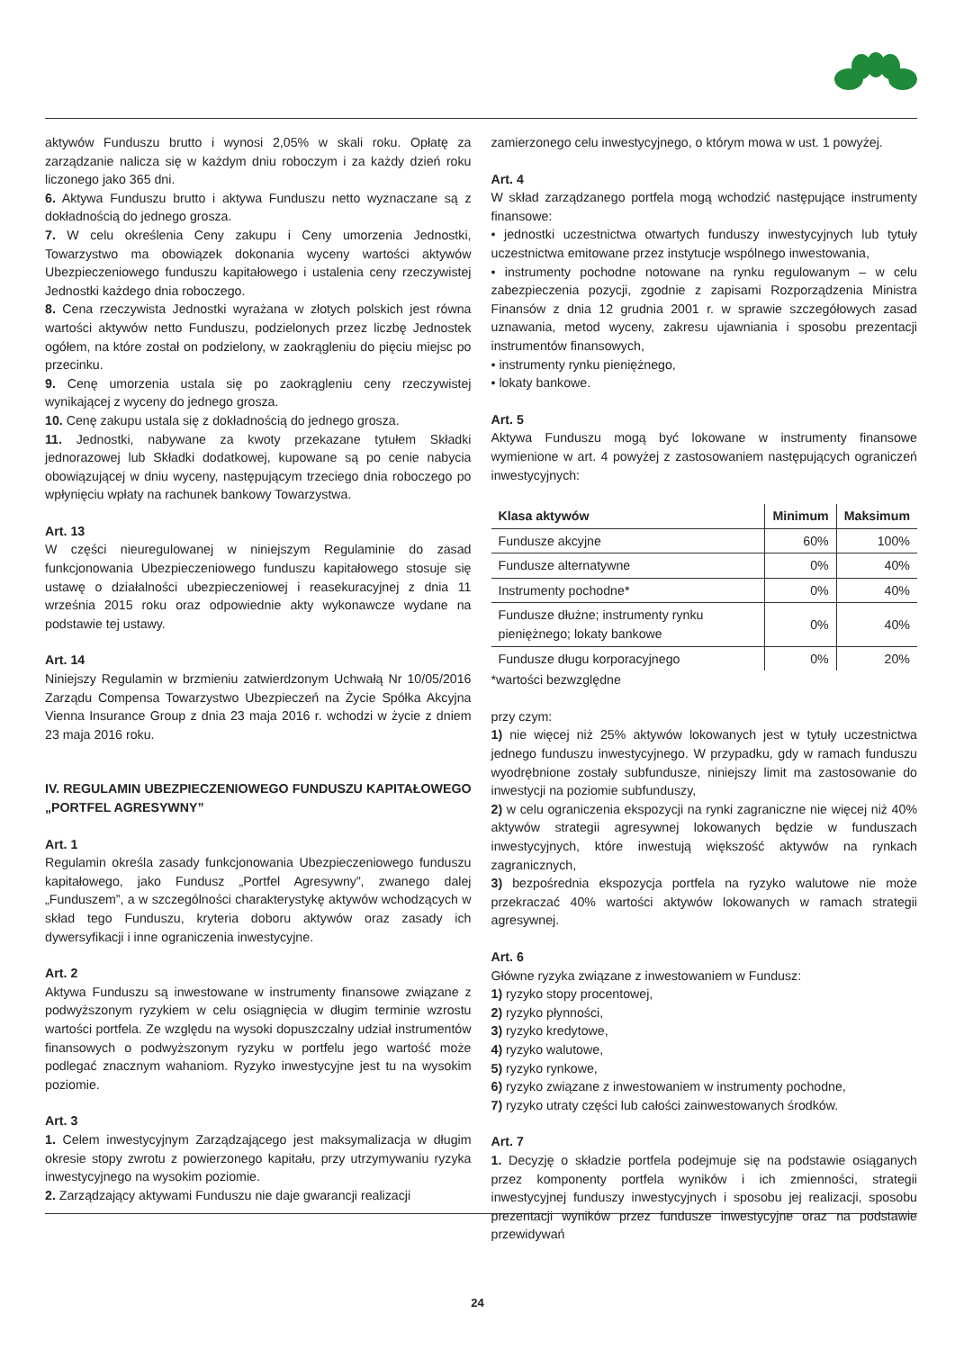aktywów Funduszu brutto i wynosi 2,05% w skali roku. Opłatę za zarządzanie nalicza się w każdym dniu roboczym i za każdy dzień roku liczonego jako 365 dni.
6. Aktywa Funduszu brutto i aktywa Funduszu netto wyznaczane są z dokładnością do jednego grosza.
7. W celu określenia Ceny zakupu i Ceny umorzenia Jednostki, Towarzystwo ma obowiązek dokonania wyceny wartości aktywów Ubezpieczeniowego funduszu kapitałowego i ustalenia ceny rzeczywistej Jednostki każdego dnia roboczego.
8. Cena rzeczywista Jednostki wyrażana w złotych polskich jest równa wartości aktywów netto Funduszu, podzielonych przez liczbę Jednostek ogółem, na które został on podzielony, w zaokrągleniu do pięciu miejsc po przecinku.
9. Cenę umorzenia ustala się po zaokrągleniu ceny rzeczywistej wynikającej z wyceny do jednego grosza.
10. Cenę zakupu ustala się z dokładnością do jednego grosza.
11. Jednostki, nabywane za kwoty przekazane tytułem Składki jednorazowej lub Składki dodatkowej, kupowane są po cenie nabycia obowiązującej w dniu wyceny, następującym trzeciego dnia roboczego po wpłynięciu wpłaty na rachunek bankowy Towarzystwa.
Art. 13
W części nieuregulowanej w niniejszym Regulaminie do zasad funkcjonowania Ubezpieczeniowego funduszu kapitałowego stosuje się ustawę o działalności ubezpieczeniowej i reasekuracyjnej z dnia 11 września 2015 roku oraz odpowiednie akty wykonawcze wydane na podstawie tej ustawy.
Art. 14
Niniejszy Regulamin w brzmieniu zatwierdzonym Uchwałą Nr 10/05/2016 Zarządu Compensa Towarzystwo Ubezpieczeń na Życie Spółka Akcyjna Vienna Insurance Group z dnia 23 maja 2016 r. wchodzi w życie z dniem 23 maja 2016 roku.
IV. REGULAMIN UBEZPIECZENIOWEGO FUNDUSZU KAPITAŁOWEGO „PORTFEL AGRESYWNY”
Art. 1
Regulamin określa zasady funkcjonowania Ubezpieczeniowego funduszu kapitałowego, jako Fundusz „Portfel Agresywny”, zwanego dalej „Funduszem”, a w szczególności charakterystykę aktywów wchodzących w skład tego Funduszu, kryteria doboru aktywów oraz zasady ich dywersyfikacji i inne ograniczenia inwestycyjne.
Art. 2
Aktywa Funduszu są inwestowane w instrumenty finansowe związane z podwyższonym ryzykiem w celu osiągnięcia w długim terminie wzrostu wartości portfela. Ze względu na wysoki dopuszczalny udział instrumentów finansowych o podwyższonym ryzyku w portfelu jego wartość może podlegać znacznym wahaniom. Ryzyko inwestycyjne jest tu na wysokim poziomie.
Art. 3
1. Celem inwestycyjnym Zarządzającego jest maksymalizacja w długim okresie stopy zwrotu z powierzonego kapitału, przy utrzymywaniu ryzyka inwestycyjnego na wysokim poziomie.
2. Zarządzający aktywami Funduszu nie daje gwarancji realizacji
zamierzonego celu inwestycyjnego, o którym mowa w ust. 1 powyżej.
Art. 4
W skład zarządzanego portfela mogą wchodzić następujące instrumenty finansowe:
• jednostki uczestnictwa otwartych funduszy inwestycyjnych lub tytuły uczestnictwa emitowane przez instytucje wspólnego inwestowania,
• instrumenty pochodne notowane na rynku regulowanym – w celu zabezpieczenia pozycji, zgodnie z zapisami Rozporządzenia Ministra Finansów z dnia 12 grudnia 2001 r. w sprawie szczegółowych zasad uznawania, metod wyceny, zakresu ujawniania i sposobu prezentacji instrumentów finansowych,
• instrumenty rynku pieniężnego,
• lokaty bankowe.
Art. 5
Aktywa Funduszu mogą być lokowane w instrumenty finansowe wymienione w art. 4 powyżej z zastosowaniem następujących ograniczeń inwestycyjnych:
| Klasa aktywów | Minimum | Maksimum |
| --- | --- | --- |
| Fundusze akcyjne | 60% | 100% |
| Fundusze alternatywne | 0% | 40% |
| Instrumenty pochodne* | 0% | 40% |
| Fundusze dłużne; instrumenty rynku pieniężnego; lokaty bankowe | 0% | 40% |
| Fundusze długu korporacyjnego | 0% | 20% |
*wartości bezwzględne
przy czym:
1) nie więcej niż 25% aktywów lokowanych jest w tytuły uczestnictwa jednego funduszu inwestycyjnego. W przypadku, gdy w ramach funduszu wyodrębnione zostały subfundusze, niniejszy limit ma zastosowanie do inwestycji na poziomie subfunduszy,
2) w celu ograniczenia ekspozycji na rynki zagraniczne nie więcej niż 40% aktywów strategii agresywnej lokowanych będzie w funduszach inwestycyjnych, które inwestują większość aktywów na rynkach zagranicznych,
3) bezpośrednia ekspozycja portfela na ryzyko walutowe nie może przekraczać 40% wartości aktywów lokowanych w ramach strategii agresywnej.
Art. 6
Główne ryzyka związane z inwestowaniem w Fundusz:
1) ryzyko stopy procentowej,
2) ryzyko płynności,
3) ryzyko kredytowe,
4) ryzyko walutowe,
5) ryzyko rynkowe,
6) ryzyko związane z inwestowaniem w instrumenty pochodne,
7) ryzyko utraty części lub całości zainwestowanych środków.
Art. 7
1. Decyzję o składzie portfela podejmuje się na podstawie osiąganych przez komponenty portfela wyników i ich zmienności, strategii inwestycyjnej funduszy inwestycyjnych i sposobu jej realizacji, sposobu prezentacji wyników przez fundusze inwestycyjne oraz na podstawie przewidywań
24